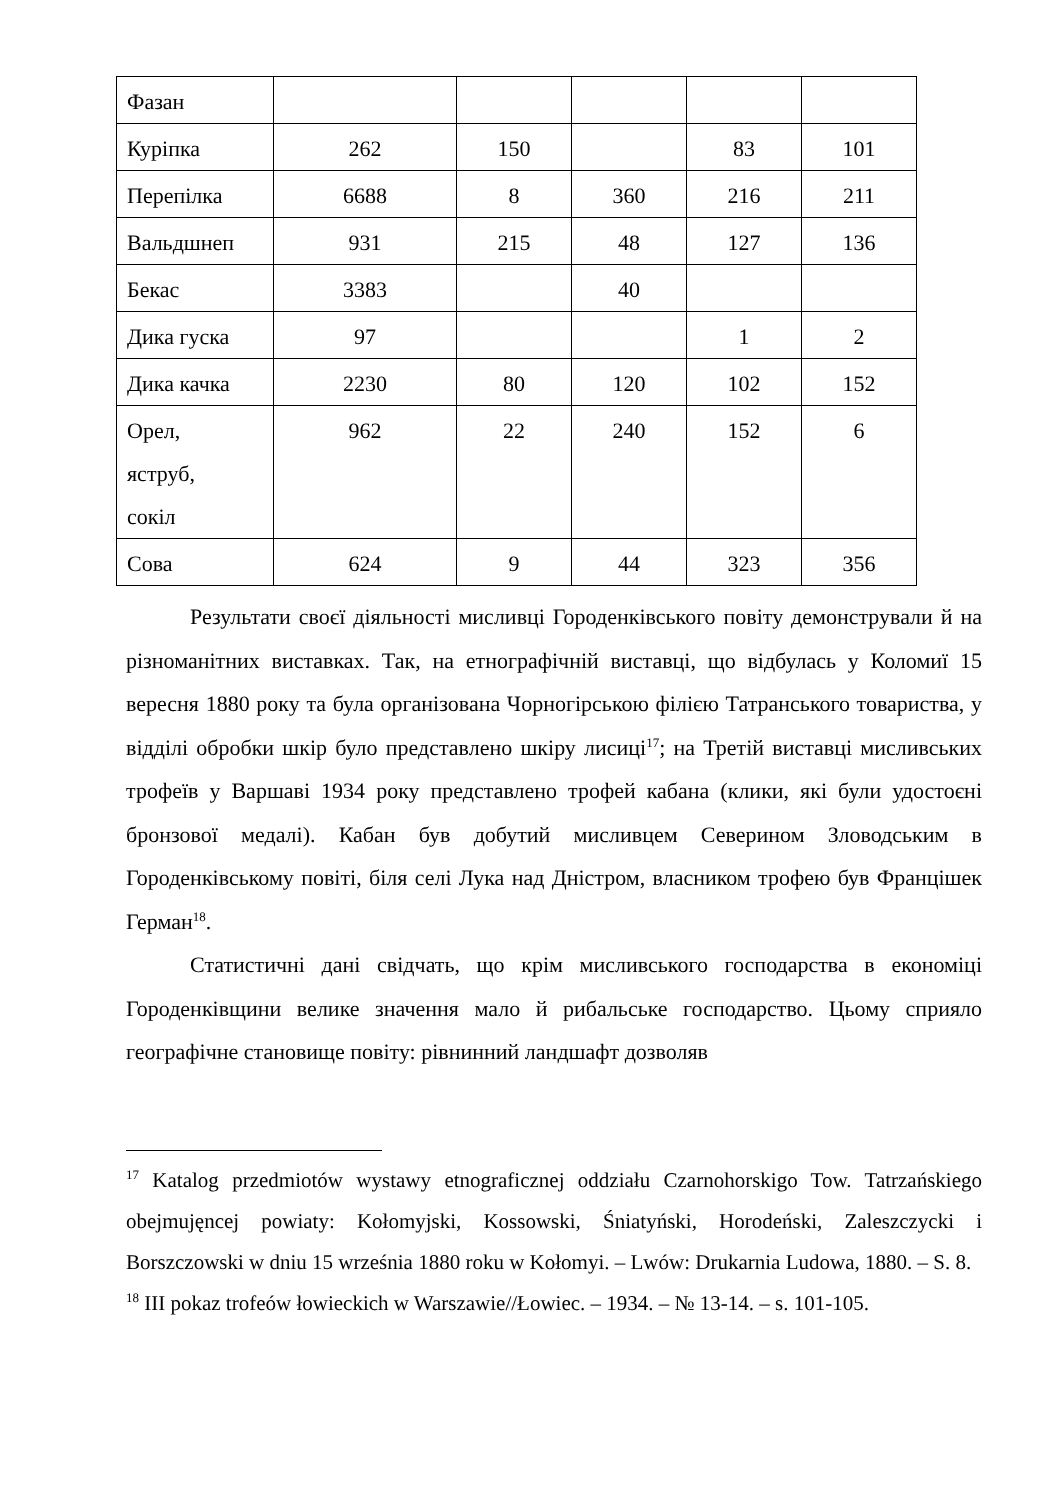| Фазан | | | | | |
| Куріпка | 262 | 150 | | 83 | 101 |
| Перепілка | 6688 | 8 | 360 | 216 | 211 |
| Вальдшнеп | 931 | 215 | 48 | 127 | 136 |
| Бекас | 3383 | | 40 | | |
| Дика гуска | 97 | | | 1 | 2 |
| Дика качка | 2230 | 80 | 120 | 102 | 152 |
| Орел, яструб, сокіл | 962 | 22 | 240 | 152 | 6 |
| Сова | 624 | 9 | 44 | 323 | 356 |
Результати своєї діяльності мисливці Городенківського повіту демонстрували й на різноманітних виставках. Так, на етнографічній виставці, що відбулась у Коломиї 15 вересня 1880 року та була організована Чорногірською філією Татранського товариства, у відділі обробки шкір було представлено шкіру лисиці<sup>17</sup>; на Третій виставці мисливських трофеїв у Варшаві 1934 року представлено трофей кабана (клики, які були удостоєні бронзової медалі). Кабан був добутий мисливцем Северином Зловодським в Городенківському повіті, біля селі Лука над Дністром, власником трофею був Францішек Герман<sup>18</sup>.
Статистичні дані свідчать, що крім мисливського господарства в економіці Городенківщини велике значення мало й рибальське господарство. Цьому сприяло географічне становище повіту: рівнинний ландшафт дозволяв
<sup>17</sup> Katalog przedmiotów wystawy etnograficznej oddziału Czarnohorskigo Tow. Tatrzańskiego obejmujęncej powiaty: Kołomyjski, Kossowski, Śniatyński, Horodeński, Zaleszczycki i Borszczowski w dniu 15 września 1880 roku w Kołomyi. – Lwów: Drukarnia Ludowa, 1880. – S. 8.
<sup>18</sup> III pokaz trofeów łowieckich w Warszawie//Łowiec. – 1934. – № 13-14. – s. 101-105.